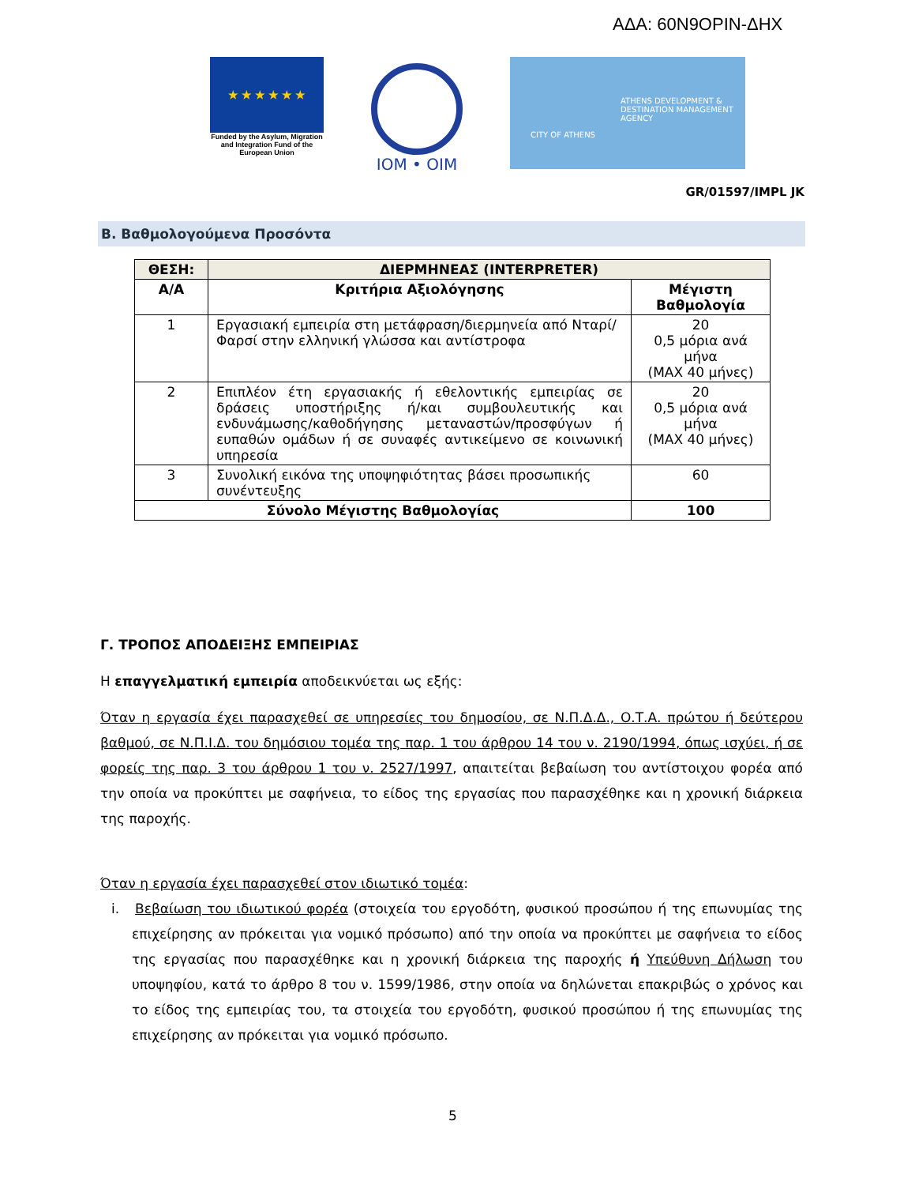ΑΔΑ: 60Ν9ΟΡΙΝ-ΔΗΧ
★ ★ ★ ★ ★ ★
Funded by the Asylum, Migration and Integration Fund of the European Union
IOM • OIM
ATHENS DEVELOPMENT & DESTINATION MANAGEMENT AGENCY
CITY OF ATHENS
GR/01597/IMPL JK
Β. Βαθμολογούμενα Προσόντα
| ΘΕΣΗ: | ΔΙΕΡΜΗΝΕΑΣ (INTERPRETER) | |
| --- | --- | --- |
| Α/Α | Κριτήρια Αξιολόγησης | Μέγιστη Βαθμολογία |
| 1 | Εργασιακή εμπειρία στη μετάφραση/διερμηνεία από Νταρί/ Φαρσί στην ελληνική γλώσσα και αντίστροφα | 20 0,5 μόρια ανά μήνα (MAX 40 μήνες) |
| 2 | Επιπλέον έτη εργασιακής ή εθελοντικής εμπειρίας σε δράσεις υποστήριξης ή/και συμβουλευτικής και ενδυνάμωσης/καθοδήγησης μεταναστών/προσφύγων ή ευπαθών ομάδων ή σε συναφές αντικείμενο σε κοινωνική υπηρεσία | 20 0,5 μόρια ανά μήνα (MAX 40 μήνες) |
| 3 | Συνολική εικόνα της υποψηφιότητας βάσει προσωπικής συνέντευξης | 60 |
| Σύνολο Μέγιστης Βαθμολογίας | | 100 |
Γ. ΤΡΟΠΟΣ ΑΠΟΔΕΙΞΗΣ ΕΜΠΕΙΡΙΑΣ
Η επαγγελματική εμπειρία αποδεικνύεται ως εξής:
Όταν η εργασία έχει παρασχεθεί σε υπηρεσίες του δημοσίου, σε Ν.Π.Δ.Δ., Ο.Τ.Α. πρώτου ή δεύτερου βαθμού, σε Ν.Π.Ι.Δ. του δημόσιου τομέα της παρ. 1 του άρθρου 14 του ν. 2190/1994, όπως ισχύει, ή σε φορείς της παρ. 3 του άρθρου 1 του ν. 2527/1997, απαιτείται βεβαίωση του αντίστοιχου φορέα από την οποία να προκύπτει με σαφήνεια, το είδος της εργασίας που παρασχέθηκε και η χρονική διάρκεια της παροχής.
Όταν η εργασία έχει παρασχεθεί στον ιδιωτικό τομέα:
i. Βεβαίωση του ιδιωτικού φορέα (στοιχεία του εργοδότη, φυσικού προσώπου ή της επωνυμίας της επιχείρησης αν πρόκειται για νομικό πρόσωπο) από την οποία να προκύπτει με σαφήνεια το είδος της εργασίας που παρασχέθηκε και η χρονική διάρκεια της παροχής ή Υπεύθυνη Δήλωση του υποψηφίου, κατά το άρθρο 8 του ν. 1599/1986, στην οποία να δηλώνεται επακριβώς ο χρόνος και το είδος της εμπειρίας του, τα στοιχεία του εργοδότη, φυσικού προσώπου ή της επωνυμίας της επιχείρησης αν πρόκειται για νομικό πρόσωπο.
5